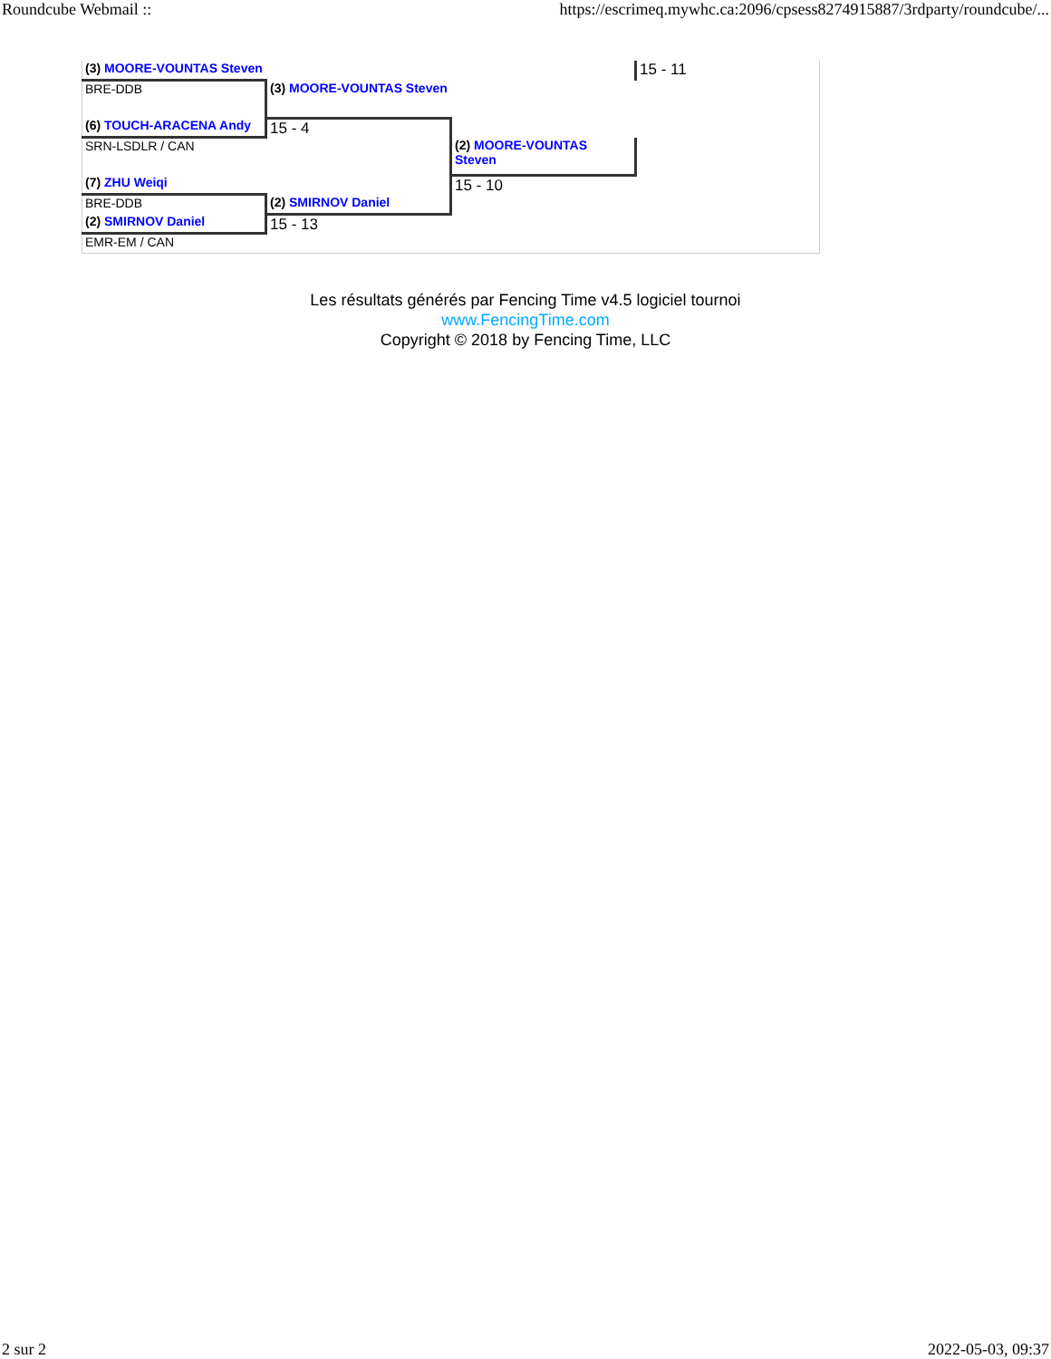Roundcube Webmail :: https://escrimeq.mywhc.ca:2096/cpsess8274915887/3rdparty/roundcube/...
| (3) MOORE-VOUNTAS Steven | | | 15 - 11 |
| BRE-DDB | (3) MOORE-VOUNTAS Steven | | |
| (6) TOUCH-ARACENA Andy | 15 - 4 | | |
| SRN-LSDLR / CAN | | (2) MOORE-VOUNTAS Steven | |
| (7) ZHU Weiqi | | 15 - 10 | |
| BRE-DDB | (2) SMIRNOV Daniel | | |
| (2) SMIRNOV Daniel | 15 - 13 | | |
| EMR-EM / CAN | | | |
Les résultats générés par Fencing Time v4.5 logiciel tournoi
www.FencingTime.com
Copyright © 2018 by Fencing Time, LLC
2 sur 2 2022-05-03, 09:37